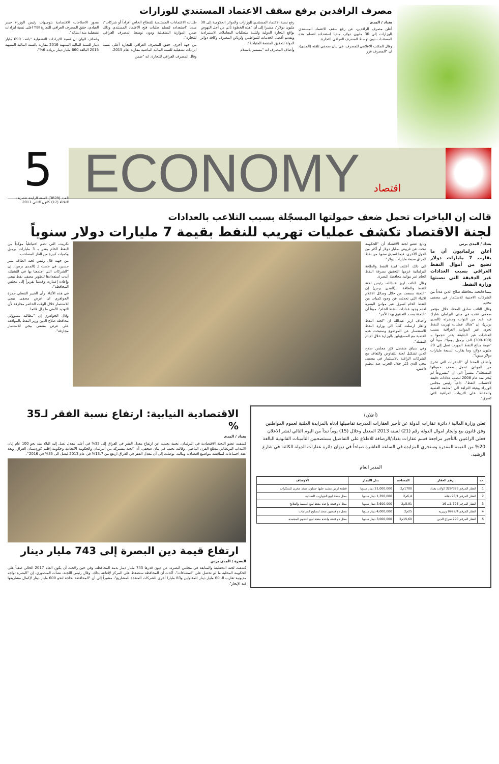مصرف الرافدين يرفع سقف الاعتماد المستندي للوزارات
بغداد / المدى
أعلن مصرف الرافدين، عن رفع سقف الاعتماد المستندي للوزارات إلى 30 مليون دولار، مبديا استعداده لتسلم هذه المستندات دون توسط المصرف العراقي للتجارة.
وقال المكتب الاعلامي للمصرف، في بيان صحفي تلقته (المدى)، ان "المصرف قرر
رفع نسبة الاعتماد المستندي للوزارات والدوائر الحكومية إلى 30 مليون دولار"، مشيرا إلى أن "هذه الخطوة تأتي من أجل النهوض بواقع التجارة الدولية ولتلبية متطلبات المعاملات الاستيرادية وتقديم أفضل الخدمات للمواطنين ولزبائن المصرف وكافة دوائر الدولة لتحقيق المنفعة المتبادلة".
وأضاف المصرف انه "مستمر باستلام
طلبات الاعتمادات المستندية للقطاع الخاص أفراداً أو شركات"، مبديا "استعداده لتسلم طلبات فتح الاعتماد المستندي وذلك ضمن الموازنة التشغيلية ودون توسط المصرف العراقي للتجارة".
من جهة أخرى، حقق المصرف العراقي للتجارة أعلى نسبة ايرادات تشغيلية للسنة المالية الماضية مقارنة لعام 2015.
وقال المصرف العراقي للتجارة، انه "ضمن
محور الاصلاحات الاقتصادية بتوجيهات رئيس الوزراء حيدر العبادي، حقق المصرف العراقي للتجارة TBI اعلى نسبة ايرادات تشغيلية منذ انشائه".
واضاف البيان ان نسبة الايرادات التشغيلية "بلغت 699 مليار دينار للسنة المالية المنتهية 2016 مقارنة بالسنة المالية المنتهية 2015 البالغة 660 مليار دينار بزيادة 6%".
5
العدد (3828) السنة الرابعة عشرة - الثلاثاء (17) كانون الثاني 2017
ECONOMY اقتصاد
قالت إن الباخرات تحمل ضعف حمولتها المسجّلة بسبب التلاعب بالعدادات
لجنة الاقتصاد تكشف عمليات تهريب للنفط بقيمة 7 مليارات دولار سنوياً
بغداد / المدى برس
أعلن برلمانيون أن ما يقارب 7 مليارات دولار تضيع من أموال النفط العراقي بسبب العدادات غير الدقيقة التي نصبتها وزارة النفط.
بينما فاتحت محافظة صلاح الدين عدداً من الشركات الاجنبية للاستثمار في مصفى بيجي.
وقال النائب صادق المحنا، خلال مؤتمر صحفي عقده في مبنى البرلمان شارك فيه عدد من النواب وحضرته (المدى برس)، إن "هناك عمليات تهريب للنفط تجرى عبر الموانئ العراقية بسبب العدادات غير الدقيقة يقدر حجمها بـ (100-300) الف برميل يومياً"، مبيناً أن "قيمة مبالغ النفط المهرب تصل إلى 20 مليون دولار، وما يقارب السبعة مليارات دولار سنوياً".
وأضاف المحنا أن "الباخرات التي تخرج من الموانئ تحمل ضعف حمولتها المسجلة"، مشيراً الى ان "مشروعاً لم يُنجز منذ عام 2008 لنصب عدادات دقيقة لاحتساب النفط"، داعياً رئيس مجلس الوزراء وهيئة النزاهة الى "متابعة القضية والحفاظ على الثروات العراقية التي تُسرق".
وتابع عضو لجنة الاقتصاد أن "الحكومة تبحث عن قروض بمليار دولار أو أكثر من الدول الأخرى، فيما تُسرق سنويا من نفط العراق سبعة مليارات دولار".
الى ذلك، أعلنت لجنة النفط والطاقة البرلمانية عزمها التحقيق بسرقة النفط الخام عبر موانئ محافظة البصرة.
وقال النائب اريز عبدالله، رئيس لجنة النفط والطاقة، لـ(المدى برس) إن "اللجنة سمعت من خلال وسائل الاعلام الانباء التي تحدثت عن وجود كميات من النفط الخام تُسرق عبر موانئ البصرة لعدم وجود عدادات للنفط الخام"، مبيناً أن "اللجنة بصدد التحقيق بهذا الأمر".
وأضاف اريز عبدالله ان "لجنة النفط والغاز ارسلت كتاباً الى وزارة النفط للاستفسار عن الموضوع وستبحث هذه القضية مع المسؤولين بالوزارة خلال الايام المقبلة".
وفي سياق منفصل قرّر مجلس صلاح الدين تشكيل لجنة للتفاوض والتعاقد مع الشركات الراغبة بالاستثمار في مصفى بيجي الذي دُمّر خلال الحرب ضد تنظيم داعش.
تكريت، التي تضم احتياطياً مؤكداً من النفط الخام يقدر بـ 3 مليارات برميل وكميات كبيرة من الغاز المصاحب.
من جهته قال رئيس لجنة الطاقة منير حسين، في حديث لـ (المدى برس)، إن "الشركات التي اجتمعنا بها في التشيك، أبدت استعدادها لتطوير مصفى نفط بيجي وإعادة إعماره، وقدمنا تقريراً إلى مجلس المحافظة".
في هذه الأثناء، رأى الخبير النفطي حمزة الجواهري ان عرض مصفى بيجي للاستثمار خلال الوقت الحاضر مجازفة لأن التهديد الأمني ما زال قائما.
وقال الجواهري إن "مطالبة مسؤولي محافظة صلاح الدين وزير النفط بالموافقة على عرض مصفى بيجي للاستثمار مجازفة".
(أعلان)
تعلن وزارة المالية / دائرة عقارات الدولة عن تأجير العقارات المدرجة تفاصيلها ادناه بالمزايدة العلنية لعموم المواطنين وفق قانون بيع وايجار اموال الدولة رقم (21) لسنة 2013 المعدل وخلال (15) يوماً تبدأ من اليوم التالي لنشر الاعلان فعلى الراغبين بالتأجير مراجعة قسم عقارات بغداد/الرصافة للاطلاع على التفاصيل مستصحبين التأمينات القانونية البالغة 20% من القيمة المقدرة وستجري المزايدة في الساعة العاشرة صباحاً في ديوان دائرة عقارات الدولة الكائنة في شارع الرشيد.
المدير العام
| ت | رقم العقار | المساحة | بدل الايجار | الاوصاف |
| --- | --- | --- | --- | --- |
| 1 | العقار المرقم 329/326 كولات بغداد | 1700م2 | 21,000,000 دينار سنويا | قطعة ارض مشيد عليها جملون متخذ مخزن للسكراب |
| 2 | العقار المرقم 93/1 دهانة | 6,4م2 | 1,350,000 دينار سنويا | محل متخذ لبيع الجواريب النسائية |
| 3 | العقار المرقم 328 باب 16 | 8,91م2 | 3,600,000 دينار سنويا | محل ذو فتحة واحدة متخذ لبيع البسط والعلايج |
| 4 | العقار المرقم 9999/4 وزيرية | 25م2 | 4,000,000 دينار سنويا | محل ذو فتحتين متخذ لتصليح الدراجات |
| 5 | العقار المرقم 290 سراج الدين | 15,60م2 | 3,000,000 دينار سنويا | محل ذو فتحة واحدة متخذ لبيع اللحوم المجمدة |
الاقتصادية النيابية: ارتفاع نسبة الفقر لـ35 %
بغداد / المدى
كشفت عضو اللجنة الاقتصادية في البرلمان، نجيبة نجيب، عن ارتفاع معدل الفقر في العراق إلى 35% في أعلى معدل تصل إليه البلاد منذ نحو 100 عام إبان الانتداب البريطاني مطلع القرن الماضي. وقالت نجيب في بيان صحفي، أن "لجنة مشتركة بين البرلمان والحكومة الاتحادية وحكومة إقليم كوردستان العراق، وبعد عقد اجتماعات لمناقشة مواضيع اقتصادية ومالية، توصلت إلى أن معدل الفقر في العراق ارتفع من 13.7% في عام 2013 ليصل الى 35% في 2016".
ارتفاع قيمة دين البصرة إلى 743 مليار دينار
البصرة / المدى برس
كشفت لجنة التخطيط والمتابعة في مجلس البصرة، عن ديون قدرها 743 مليار دينار بذمة المحافظة، وفي حين رجّحت أن يكون العام 2017 الحالي صعباً على الحكومة المحلية ما لم تحصل على "استثناءات"، أكدت أن المحافظة ستضغط على المركز لإقناعه بذلك. وقال رئيس اللجنة، نشأت المنصوري، إن "البصرة تواجه مديونية تقارب الـ 60 مليار دينار للمقاولين و83 مليارا أخرى للشركات المنفذة للمشاريع"، مشيراً إلى أن "المحافظة بحاجة لنحو 600 مليار دينار لإكمال مشاريعها قيد الإنجاز".